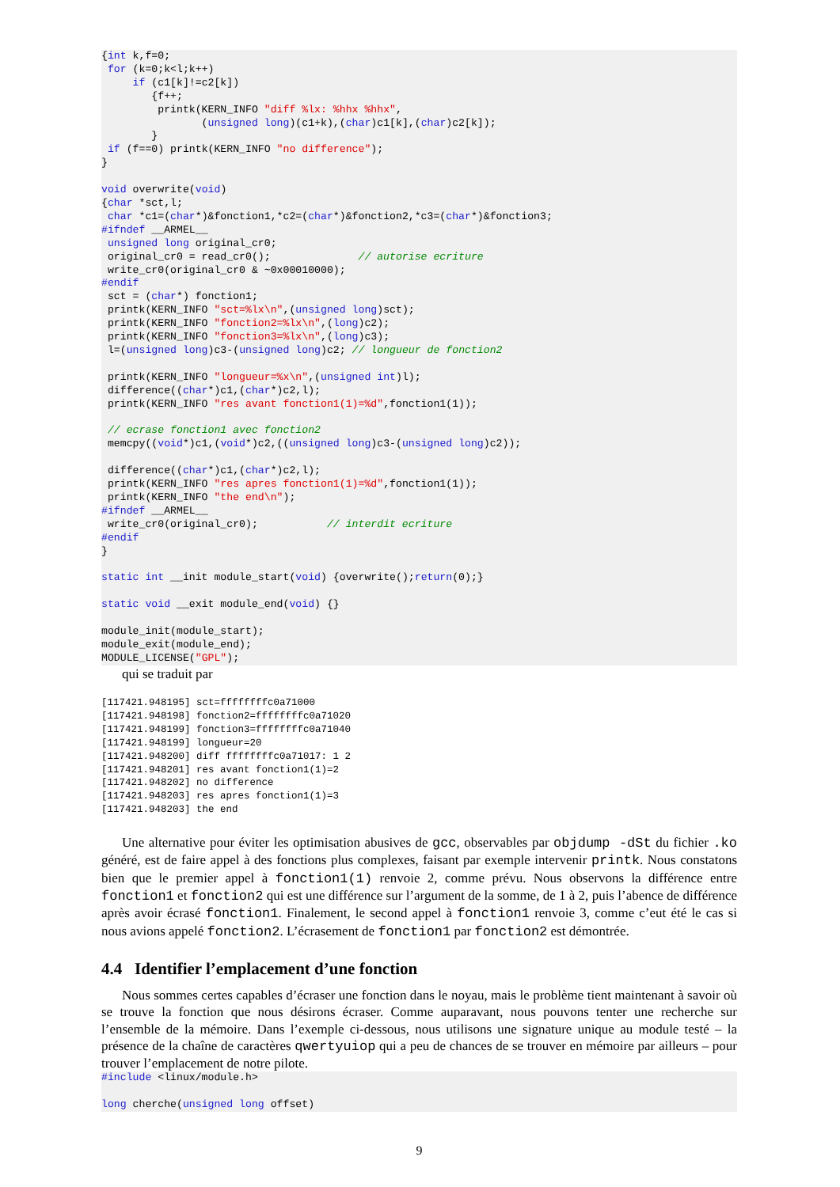{int k,f=0;
 for (k=0;k<l;k++)
     if (c1[k]!=c2[k])
        {f++;
         printk(KERN_INFO "diff %lx: %hhx %hhx",
                (unsigned long)(c1+k),(char)c1[k],(char)c2[k]);
        }
 if (f==0) printk(KERN_INFO "no difference");
}

void overwrite(void)
{char *sct,l;
 char *c1=(char*)&fonction1,*c2=(char*)&fonction2,*c3=(char*)&fonction3;
#ifndef __ARMEL__
 unsigned long original_cr0;
 original_cr0 = read_cr0();              // autorise ecriture
 write_cr0(original_cr0 & ~0x00010000);
#endif
 sct = (char*) fonction1;
 printk(KERN_INFO "sct=%lx\n",(unsigned long)sct);
 printk(KERN_INFO "fonction2=%lx\n",(long)c2);
 printk(KERN_INFO "fonction3=%lx\n",(long)c3);
 l=(unsigned long)c3-(unsigned long)c2; // longueur de fonction2

 printk(KERN_INFO "longueur=%x\n",(unsigned int)l);
 difference((char*)c1,(char*)c2,l);
 printk(KERN_INFO "res avant fonction1(1)=%d",fonction1(1));

 // ecrase fonction1 avec fonction2
 memcpy((void*)c1,(void*)c2,((unsigned long)c3-(unsigned long)c2));

 difference((char*)c1,(char*)c2,l);
 printk(KERN_INFO "res apres fonction1(1)=%d",fonction1(1));
 printk(KERN_INFO "the end\n");
#ifndef __ARMEL__
 write_cr0(original_cr0);           // interdit ecriture
#endif
}

static int __init module_start(void) {overwrite();return(0);}

static void __exit module_end(void) {}

module_init(module_start);
module_exit(module_end);
MODULE_LICENSE("GPL");
qui se traduit par
[117421.948195] sct=ffffffffc0a71000
[117421.948198] fonction2=ffffffffc0a71020
[117421.948199] fonction3=ffffffffc0a71040
[117421.948199] longueur=20
[117421.948200] diff ffffffffc0a71017: 1 2
[117421.948201] res avant fonction1(1)=2
[117421.948202] no difference
[117421.948203] res apres fonction1(1)=3
[117421.948203] the end
Une alternative pour éviter les optimisation abusives de gcc, observables par objdump -dSt du fichier .ko généré, est de faire appel à des fonctions plus complexes, faisant par exemple intervenir printk. Nous constatons bien que le premier appel à fonction1(1) renvoie 2, comme prévu. Nous observons la différence entre fonction1 et fonction2 qui est une différence sur l’argument de la somme, de 1 à 2, puis l’abence de différence après avoir écrasé fonction1. Finalement, le second appel à fonction1 renvoie 3, comme c’eut été le cas si nous avions appelé fonction2. L’écrasement de fonction1 par fonction2 est démontrée.
4.4 Identifier l’emplacement d’une fonction
Nous sommes certes capables d’écraser une fonction dans le noyau, mais le problème tient maintenant à savoir où se trouve la fonction que nous désirons écraser. Comme auparavant, nous pouvons tenter une recherche sur l’ensemble de la mémoire. Dans l’exemple ci-dessous, nous utilisons une signature unique au module testé – la présence de la chaîne de caractères qwertyuiop qui a peu de chances de se trouver en mémoire par ailleurs – pour trouver l’emplacement de notre pilote.
#include <linux/module.h>

long cherche(unsigned long offset)
9